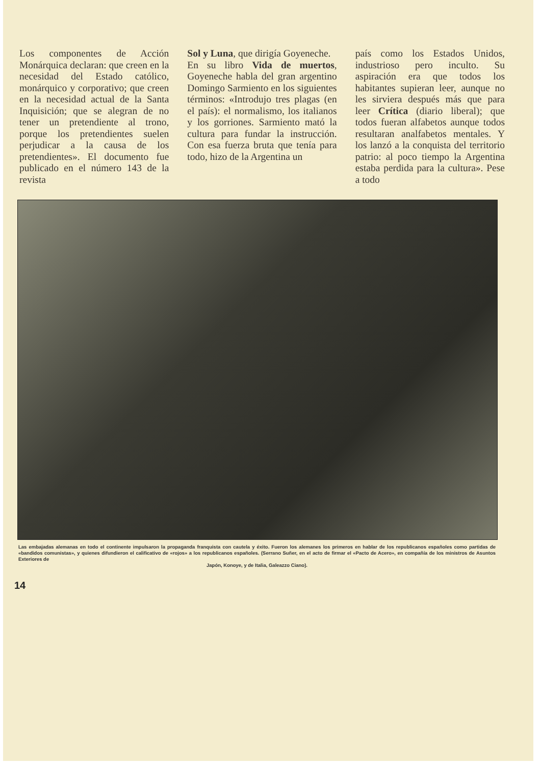Los componentes de Acción Monárquica declaran: que creen en la necesidad del Estado católico, monárquico y corporativo; que creen en la necesidad actual de la Santa Inquisición; que se alegran de no tener un pretendiente al trono, porque los pretendientes suelen perjudicar a la causa de los pretendientes». El documento fue publicado en el número 143 de la revista
Sol y Luna, que dirigía Goyeneche.
En su libro Vida de muertos, Goyeneche habla del gran argentino Domingo Sarmiento en los siguientes términos: «Introdujo tres plagas (en el país): el normalismo, los italianos y los gorriones. Sarmiento mató la cultura para fundar la instrucción. Con esa fuerza bruta que tenía para todo, hizo de la Argentina un
país como los Estados Unidos, industrioso pero inculto. Su aspiración era que todos los habitantes supieran leer, aunque no les sirviera después más que para leer Crítica (diario liberal); que todos fueran alfabetos aunque todos resultaran analfabetos mentales. Y los lanzó a la conquista del territorio patrio: al poco tiempo la Argentina estaba perdida para la cultura». Pese a todo
Las embajadas alemanas en todo el continente impulsaron la propaganda franquista con cautela y éxito. Fueron los alemanes los primeros en hablar de los republicanos españoles como partidas de «bandidos comunistas», y quienes difundieron el calificativo de «rojos» a los republicanos españoles. (Serrano Suñer, en el acto de firmar el «Pacto de Acero», en compañía de los ministros de Asuntos Exteriores de
Japón, Konoye, y de Italia, Galeazzo Ciano).
14